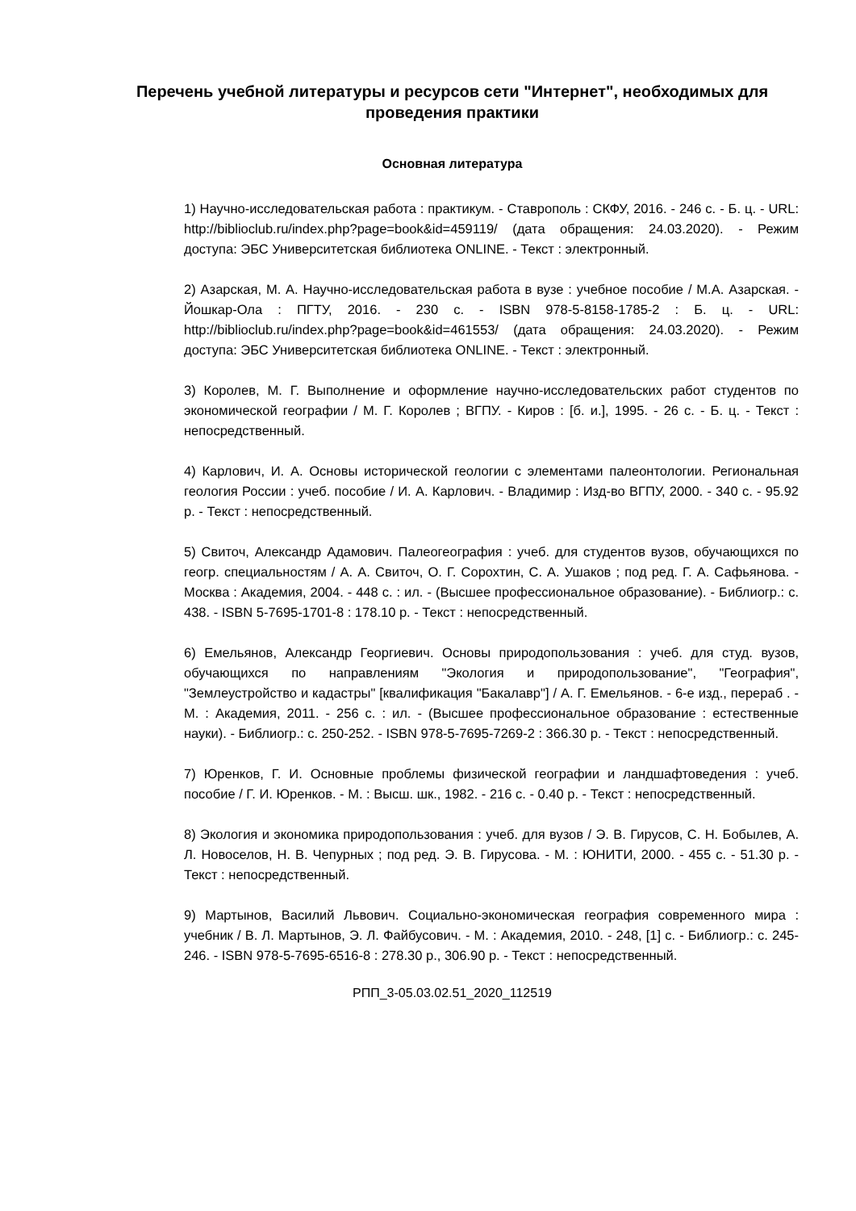Перечень учебной литературы и ресурсов сети "Интернет", необходимых для проведения практики
Основная литература
1) Научно-исследовательская работа : практикум. - Ставрополь : СКФУ, 2016. - 246 с. - Б. ц. - URL: http://biblioclub.ru/index.php?page=book&id=459119/ (дата обращения: 24.03.2020). - Режим доступа: ЭБС Университетская библиотека ONLINE. - Текст : электронный.
2) Азарская, М. А. Научно-исследовательская работа в вузе : учебное пособие / М.А. Азарская. - Йошкар-Ола : ПГТУ, 2016. - 230 с. - ISBN 978-5-8158-1785-2 : Б. ц. - URL: http://biblioclub.ru/index.php?page=book&id=461553/ (дата обращения: 24.03.2020). - Режим доступа: ЭБС Университетская библиотека ONLINE. - Текст : электронный.
3) Королев, М. Г. Выполнение и оформление научно-исследовательских работ студентов по экономической географии / М. Г. Королев ; ВГПУ. - Киров : [б. и.], 1995. - 26 с. - Б. ц. - Текст : непосредственный.
4) Карлович, И. А. Основы исторической геологии с элементами палеонтологии. Региональная геология России : учеб. пособие / И. А. Карлович. - Владимир : Изд-во ВГПУ, 2000. - 340 с. - 95.92 р. - Текст : непосредственный.
5) Свиточ, Александр Адамович. Палеогеография : учеб. для студентов вузов, обучающихся по геогр. специальностям / А. А. Свиточ, О. Г. Сорохтин, С. А. Ушаков ; под ред. Г. А. Сафьянова. - Москва : Академия, 2004. - 448 с. : ил. - (Высшее профессиональное образование). - Библиогр.: с. 438. - ISBN 5-7695-1701-8 : 178.10 р. - Текст : непосредственный.
6) Емельянов, Александр Георгиевич. Основы природопользования : учеб. для студ. вузов, обучающихся по направлениям "Экология и природопользование", "География", "Землеустройство и кадастры" [квалификация "Бакалавр"] / А. Г. Емельянов. - 6-е изд., перераб . - М. : Академия, 2011. - 256 с. : ил. - (Высшее профессиональное образование : естественные науки). - Библиогр.: с. 250-252. - ISBN 978-5-7695-7269-2 : 366.30 р. - Текст : непосредственный.
7) Юренков, Г. И. Основные проблемы физической географии и ландшафтоведения : учеб. пособие / Г. И. Юренков. - М. : Высш. шк., 1982. - 216 с. - 0.40 р. - Текст : непосредственный.
8) Экология и экономика природопользования : учеб. для вузов / Э. В. Гирусов, С. Н. Бобылев, А. Л. Новоселов, Н. В. Чепурных ; под ред. Э. В. Гирусова. - М. : ЮНИТИ, 2000. - 455 с. - 51.30 р. - Текст : непосредственный.
9) Мартынов, Василий Львович. Социально-экономическая география современного мира : учебник / В. Л. Мартынов, Э. Л. Файбусович. - М. : Академия, 2010. - 248, [1] с. - Библиогр.: с. 245-246. - ISBN 978-5-7695-6516-8 : 278.30 р., 306.90 р. - Текст : непосредственный.
РПП_3-05.03.02.51_2020_112519